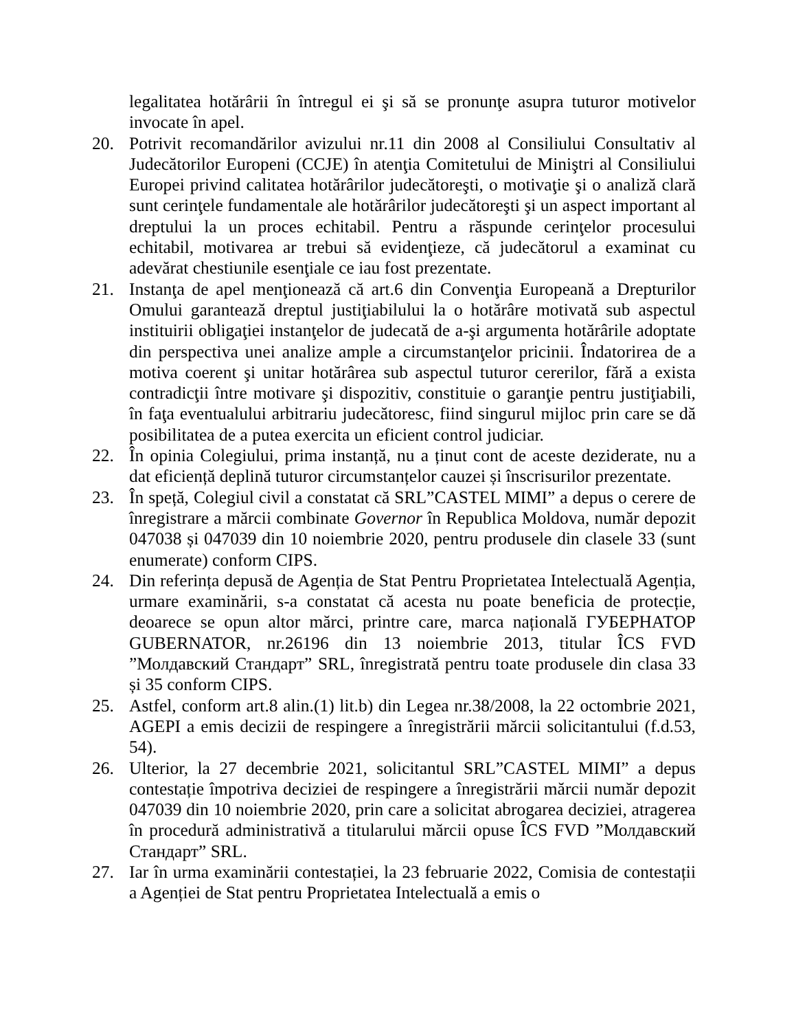legalitatea hotărârii în întregul ei şi să se pronunţe asupra tuturor motivelor invocate în apel.
20. Potrivit recomandărilor avizului nr.11 din 2008 al Consiliului Consultativ al Judecătorilor Europeni (CCJE) în atenţia Comitetului de Miniştri al Consiliului Europei privind calitatea hotărârilor judecătoreşti, o motivaţie şi o analiză clară sunt cerinţele fundamentale ale hotărârilor judecătoreşti şi un aspect important al dreptului la un proces echitabil. Pentru a răspunde cerinţelor procesului echitabil, motivarea ar trebui să evidenţieze, că judecătorul a examinat cu adevărat chestiunile esenţiale ce iau fost prezentate.
21. Instanţa de apel menţionează că art.6 din Convenţia Europeană a Drepturilor Omului garantează dreptul justiţiabilului la o hotărâre motivată sub aspectul instituirii obligaţiei instanţelor de judecată de a-şi argumenta hotărârile adoptate din perspectiva unei analize ample a circumstanţelor pricinii. Îndatorirea de a motiva coerent şi unitar hotărârea sub aspectul tuturor cererilor, fără a exista contradicţii între motivare şi dispozitiv, constituie o garanţie pentru justiţiabili, în faţa eventualului arbitrariu judecătoresc, fiind singurul mijloc prin care se dă posibilitatea de a putea exercita un eficient control judiciar.
22. În opinia Colegiului, prima instanță, nu a ținut cont de aceste deziderate, nu a dat eficiență deplină tuturor circumstanțelor cauzei și înscrisurilor prezentate.
23. În speță, Colegiul civil a constatat că SRL”CASTEL MIMI” a depus o cerere de înregistrare a mărcii combinate Governor în Republica Moldova, număr depozit 047038 și 047039 din 10 noiembrie 2020, pentru produsele din clasele 33 (sunt enumerate) conform CIPS.
24. Din referința depusă de Agenția de Stat Pentru Proprietatea Intelectuală Agenția, urmare examinării, s-a constatat că acesta nu poate beneficia de protecție, deoarece se opun altor mărci, printre care, marca națională ГУБЕРНАТОР GUBERNATOR, nr.26196 din 13 noiembrie 2013, titular ÎCS FVD ”Молдавский Стандарт” SRL, înregistrată pentru toate produsele din clasa 33 și 35 conform CIPS.
25. Astfel, conform art.8 alin.(1) lit.b) din Legea nr.38/2008, la 22 octombrie 2021, AGEPI a emis decizii de respingere a înregistrării mărcii solicitantului (f.d.53, 54).
26. Ulterior, la 27 decembrie 2021, solicitantul SRL”CASTEL MIMI” a depus contestație împotriva deciziei de respingere a înregistrării mărcii număr depozit 047039 din 10 noiembrie 2020, prin care a solicitat abrogarea deciziei, atragerea în procedură administrativă a titularului mărcii opuse ÎCS FVD ”Молдавский Стандарт” SRL.
27. Iar în urma examinării contestației, la 23 februarie 2022, Comisia de contestații a Agenției de Stat pentru Proprietatea Intelectuală a emis o